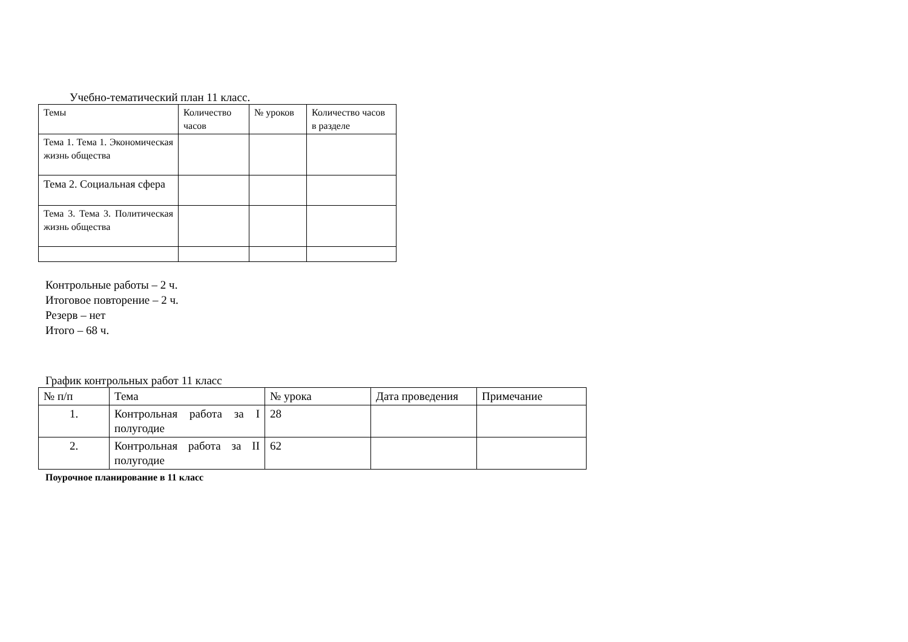Учебно-тематический план 11 класс.
| Темы | Количество часов | № уроков | Количество часов в разделе |
| --- | --- | --- | --- |
| Тема 1. Тема 1. Экономическая жизнь общества | | | |
| Тема 2. Социальная сфера | | | |
| Тема 3. Тема 3. Политическая жизнь общества | | | |
Контрольные работы – 2 ч.
Итоговое повторение – 2 ч.
Резерв – нет
Итого – 68 ч.
График контрольных работ 11 класс
| № п/п | Тема | № урока | Дата проведения | Примечание |
| --- | --- | --- | --- | --- |
| 1. | Контрольная работа за I полугодие | 28 | | |
| 2. | Контрольная работа за II полугодие | 62 | | |
Поурочное планирование в 11 класс